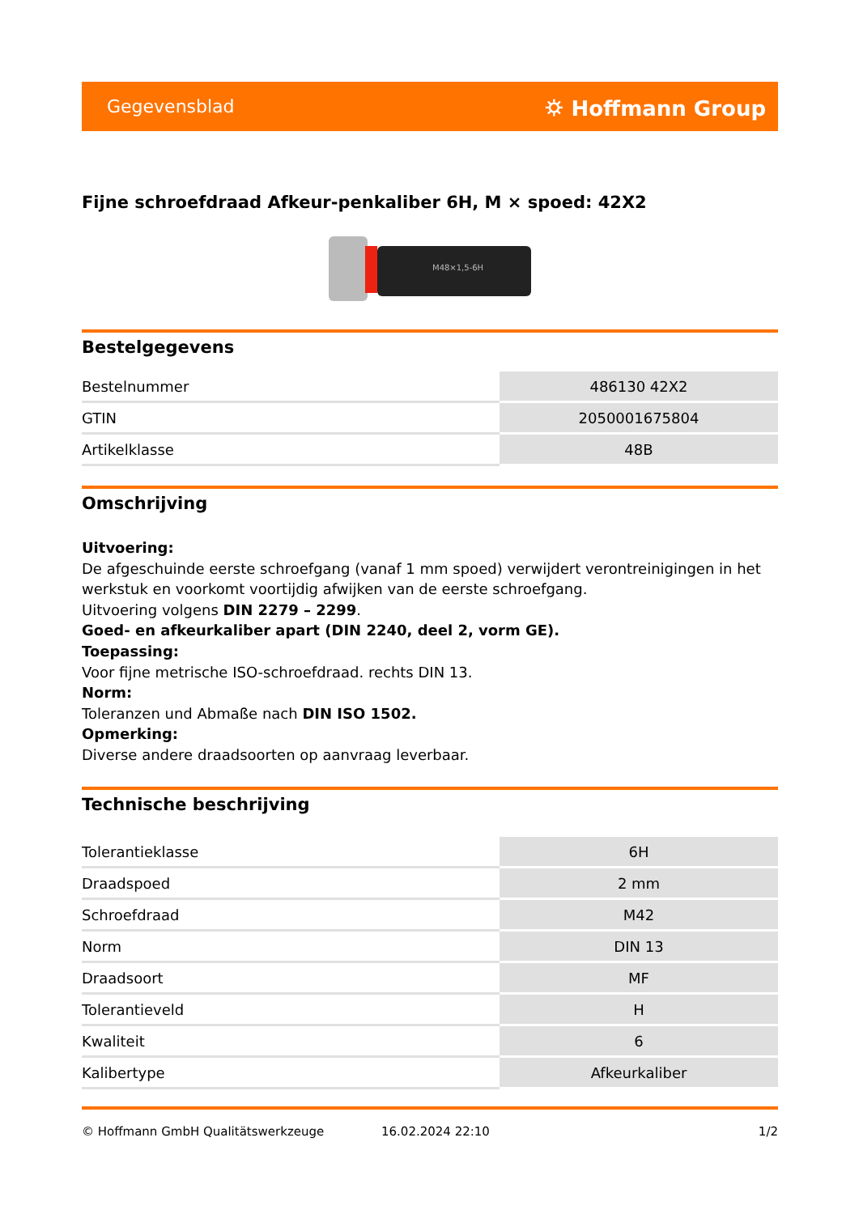Gegevensblad ⛭ Hoffmann Group
Fijne schroefdraad Afkeur-penkaliber 6H, M × spoed: 42X2
M48×1,5-6H
Bestelgegevens
| Bestelnummer | 486130 42X2 |
| GTIN | 2050001675804 |
| Artikelklasse | 48B |
Omschrijving
Uitvoering:
De afgeschuinde eerste schroefgang (vanaf 1 mm spoed) verwijdert verontreinigingen in het werkstuk en voorkomt voortijdig afwijken van de eerste schroefgang.
Uitvoering volgens DIN 2279 – 2299.
Goed- en afkeurkaliber apart (DIN 2240, deel 2, vorm GE).
Toepassing:
Voor fijne metrische ISO-schroefdraad. rechts DIN 13.
Norm:
Toleranzen und Abmaße nach DIN ISO 1502.
Opmerking:
Diverse andere draadsoorten op aanvraag leverbaar.
Technische beschrijving
| Tolerantieklasse | 6H |
| Draadspoed | 2 mm |
| Schroefdraad | M42 |
| Norm | DIN 13 |
| Draadsoort | MF |
| Tolerantieveld | H |
| Kwaliteit | 6 |
| Kalibertype | Afkeurkaliber |
© Hoffmann GmbH Qualitätswerkzeuge 16.02.2024 22:10 1/2